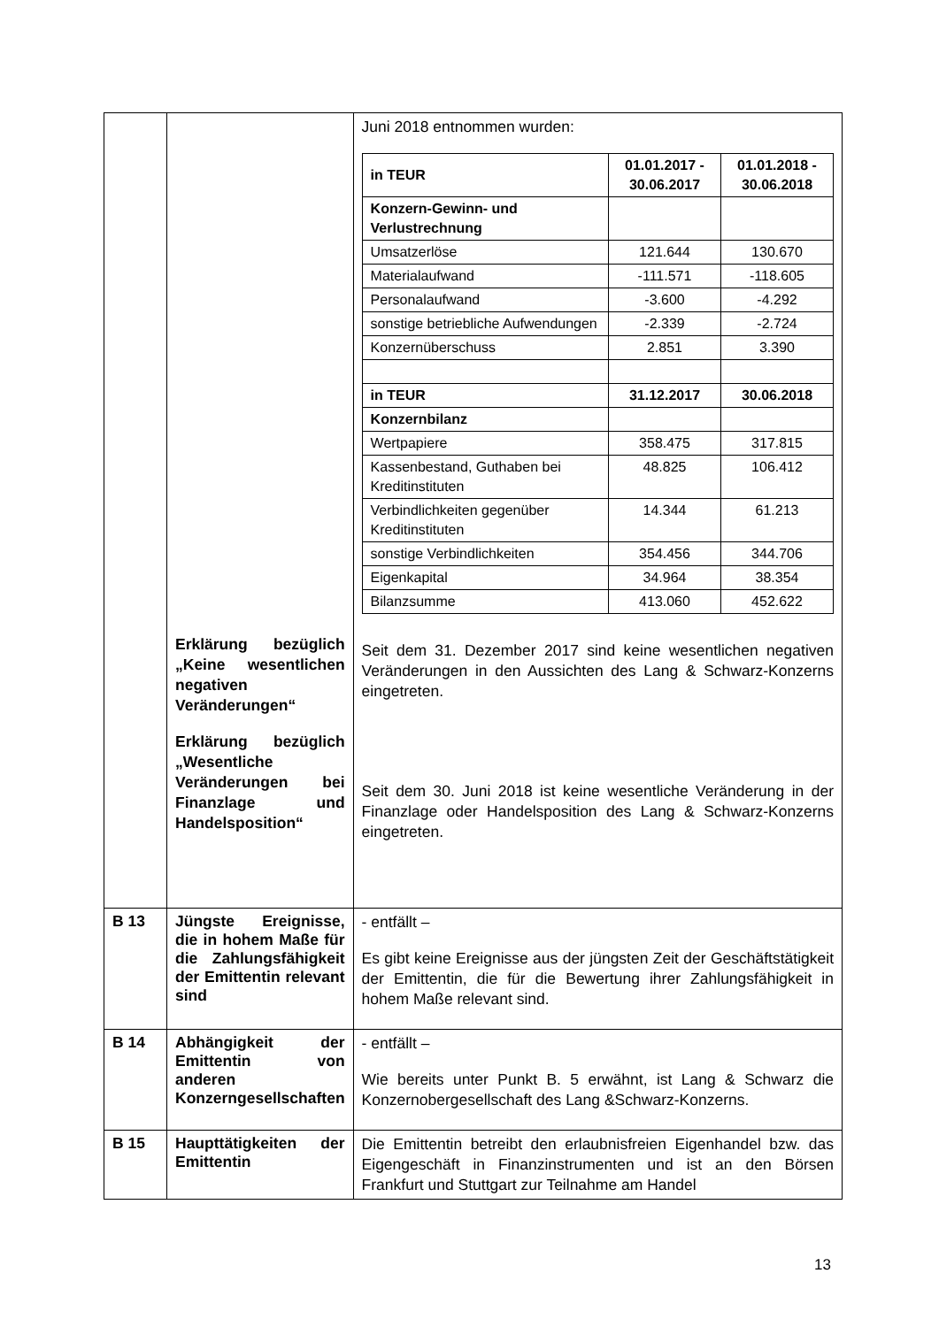| | Erklärung bezüglich „Keine wesentlichen negativen Veränderungen“ Erklärung bezüglich „Wesentliche Veränderungen bei Finanzlage und Handelsposition“ | Juni 2018 entnommen wurden: / in TEUR / 01.01.2017 - 30.06.2017 / 01.01.2018 - 30.06.2018 / / --- / --- / --- / / Konzern-Gewinn- und Verlustrechnung / / / / Umsatzerlöse / 121.644 / 130.670 / / Materialaufwand / -111.571 / -118.605 / / Personalaufwand / -3.600 / -4.292 / / sonstige betriebliche Aufwendungen / -2.339 / -2.724 / / Konzernüberschuss / 2.851 / 3.390 / / in TEUR / 31.12.2017 / 30.06.2018 / / Konzernbilanz / / / / Wertpapiere / 358.475 / 317.815 / / Kassenbestand, Guthaben bei Kreditinstituten / 48.825 / 106.412 / / Verbindlichkeiten gegenüber Kreditinstituten / 14.344 / 61.213 / / sonstige Verbindlichkeiten / 354.456 / 344.706 / / Eigenkapital / 34.964 / 38.354 / / Bilanzsumme / 413.060 / 452.622 / Seit dem 31. Dezember 2017 sind keine wesentlichen negativen Veränderungen in den Aussichten des Lang & Schwarz-Konzerns eingetreten. Seit dem 30. Juni 2018 ist keine wesentliche Veränderung in der Finanzlage oder Handelsposition des Lang & Schwarz-Konzerns eingetreten. |
| B 13 | Jüngste Ereignisse, die in hohem Maße für die Zahlungsfähigkeit der Emittentin relevant sind | - entfällt – Es gibt keine Ereignisse aus der jüngsten Zeit der Geschäftstätigkeit der Emittentin, die für die Bewertung ihrer Zahlungsfähigkeit in hohem Maße relevant sind. |
| B 14 | Abhängigkeit der Emittentin von anderen Konzerngesellschaften | - entfällt – Wie bereits unter Punkt B. 5 erwähnt, ist Lang & Schwarz die Konzernobergesellschaft des Lang &Schwarz-Konzerns. |
| B 15 | Haupttätigkeiten der Emittentin | Die Emittentin betreibt den erlaubnisfreien Eigenhandel bzw. das Eigengeschäft in Finanzinstrumenten und ist an den Börsen Frankfurt und Stuttgart zur Teilnahme am Handel |
13